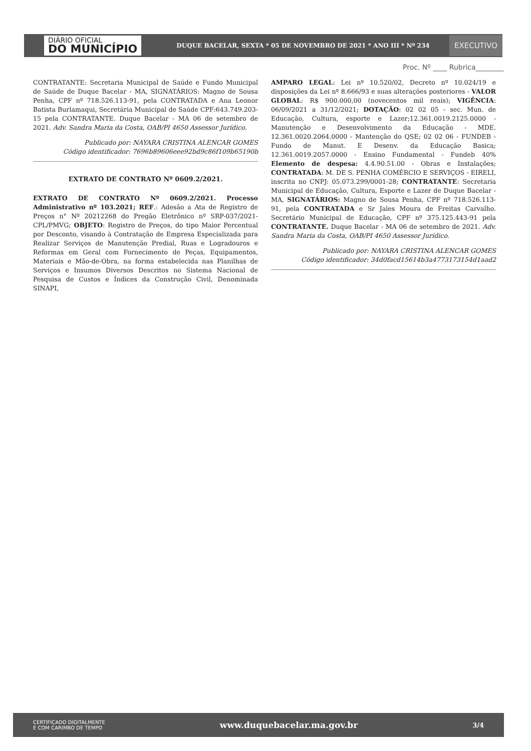DIÁRIO OFICIAL
DO MUNICÍPIO
DUQUE BACELAR, SEXTA * 05 DE NOVEMBRO DE 2021 * ANO III * Nº 234
EXECUTIVO
Proc. Nº ____ Rubrica________
CONTRATANTE: Secretaria Municipal de Saúde e Fundo Municipal de Saúde de Duque Bacelar - MA, SIGNATÁRIOS: Magno de Sousa Penha, CPF nº 718.526.113-91, pela CONTRATADA e Ana Leonor Batista Burlamaqui, Secretária Municipal de Saúde CPF:643.749.203-15 pela CONTRATANTE. Duque Bacelar - MA 06 de setembro de 2021. Adv. Sandra Maria da Costa, OAB/PI 4650 Assessor Jurídico.
Publicado por: NAYARA CRISTINA ALENCAR GOMES
Código identificador: 7696b89606eee92bd9c86f109b65190b
EXTRATO DE CONTRATO Nº 0609.2/2021.
EXTRATO DE CONTRATO Nº 0609.2/2021. Processo Administrativo nº 103.2021; REF.: Adesão a Ata de Registro de Preços n° Nº 20212268 do Pregão Eletrônico nº SRP-037/2021-CPL/PMVG; OBJETO: Registro de Preços, do tipo Maior Percentual por Desconto, visando à Contratação de Empresa Especializada para Realizar Serviços de Manutenção Predial, Ruas e Logradouros e Reformas em Geral com Fornecimento de Peças, Equipamentos, Materiais e Mão-de-Obra, na forma estabelecida nas Planilhas de Serviços e Insumos Diversos Descritos no Sistema Nacional de Pesquisa de Custos e Índices da Construção Civil, Denominada SINAPI,
AMPARO LEGAL: Lei nº 10.520/02, Decreto nº 10.024/19 e disposições da Lei nº 8.666/93 e suas alterações posteriores - VALOR GLOBAL: R$ 900.000,00 (novecentos mil reais); VIGÊNCIA: 06/09/2021 a 31/12/2021; DOTAÇÃO: 02 02 05 - sec. Mun. de Educação, Cultura, esporte e Lazer;12.361.0019.2125.0000 - Manutenção e Desenvolvimento da Educação - MDE. 12.361.0020.2064.0000 - Mantenção do QSE; 02 02 06 - FUNDEB -Fundo de Manut. E Desenv. da Educação Basica; 12.361.0019.2057.0000 - Ensino Fundamental - Fundeb 40% Elemento de despesa: 4.4.90.51.00 - Obras e Instalações; CONTRATADA: M. DE S. PENHA COMÉRCIO E SERVIÇOS - EIRELI, inscrita no CNPJ: 05.073.299/0001-28; CONTRATANTE: Secretaria Municipal de Educação, Cultura, Esporte e Lazer de Duque Bacelar - MA, SIGNATÁRIOS: Magno de Sousa Penha, CPF nº 718.526.113-91, pela CONTRATADA e Sr Jales Moura de Freitas Carvalho. Secretário Municipal de Educação, CPF nº 375.125.443-91 pela CONTRATANTE. Duque Bacelar - MA 06 de setembro de 2021. Adv. Sandra Maria da Costa, OAB/PI 4650 Assessor Jurídico.
Publicado por: NAYARA CRISTINA ALENCAR GOMES
Código identificador: 34d0facd15614b3a4773173154d1aad2
CERTIFICADO DIGITALMENTE
E COM CARIMBO DE TEMPO
www.duquebacelar.ma.gov.br
3/4